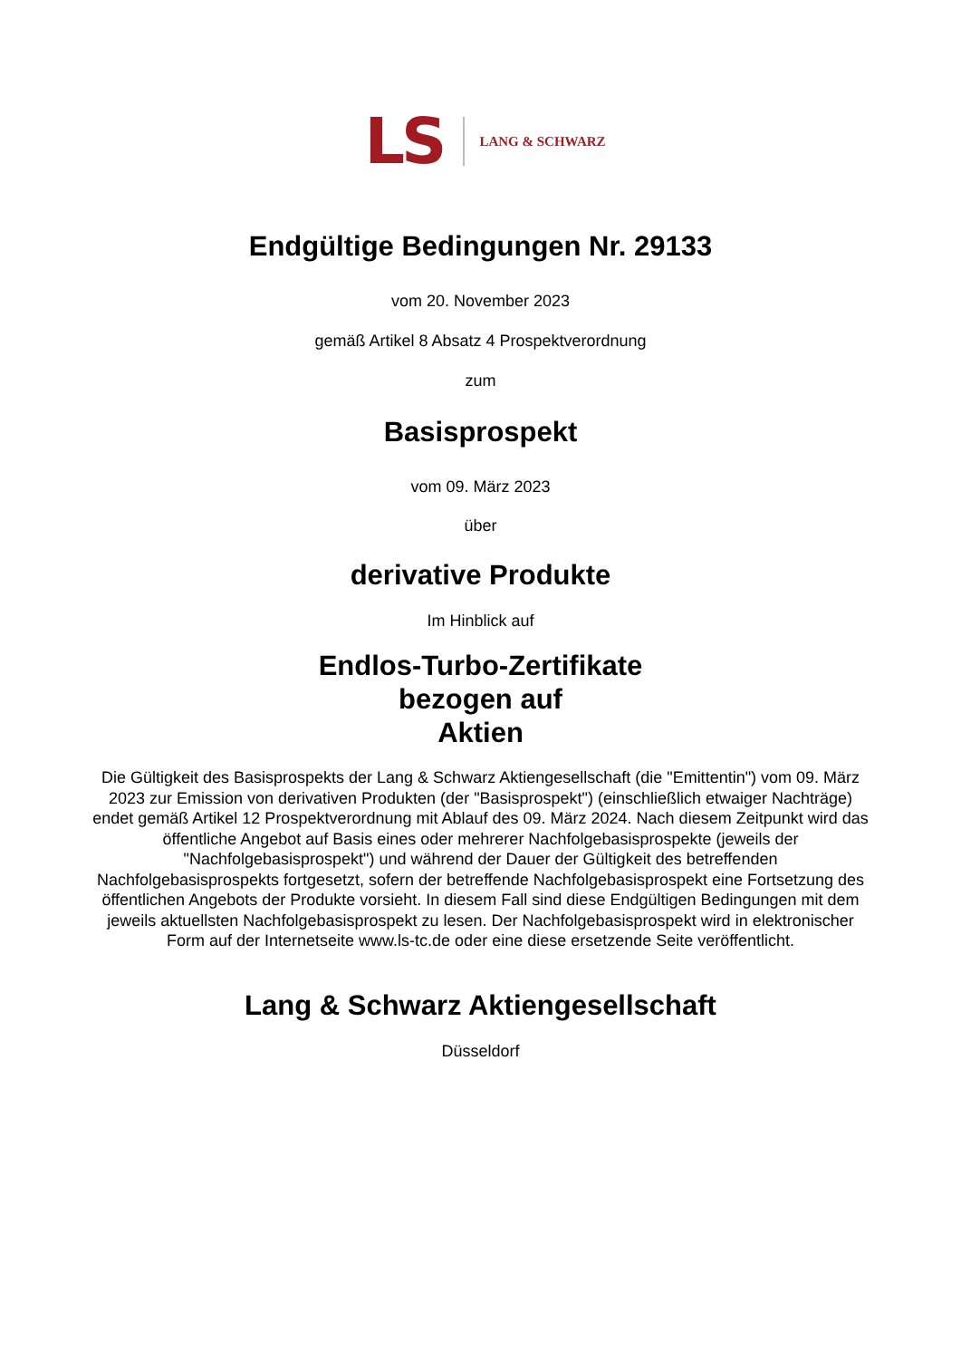LS LANG & SCHWARZ
Endgültige Bedingungen Nr. 29133
vom 20. November 2023
gemäß Artikel 8 Absatz 4 Prospektverordnung
zum
Basisprospekt
vom 09. März 2023
über
derivative Produkte
Im Hinblick auf
Endlos-Turbo-Zertifikate
bezogen auf
Aktien
Die Gültigkeit des Basisprospekts der Lang & Schwarz Aktiengesellschaft (die "Emittentin") vom 09. März 2023 zur Emission von derivativen Produkten (der "Basisprospekt") (einschließlich etwaiger Nachträge) endet gemäß Artikel 12 Prospektverordnung mit Ablauf des 09. März 2024. Nach diesem Zeitpunkt wird das öffentliche Angebot auf Basis eines oder mehrerer Nachfolgebasisprospekte (jeweils der "Nachfolgebasisprospekt") und während der Dauer der Gültigkeit des betreffenden Nachfolgebasisprospekts fortgesetzt, sofern der betreffende Nachfolgebasisprospekt eine Fortsetzung des öffentlichen Angebots der Produkte vorsieht. In diesem Fall sind diese Endgültigen Bedingungen mit dem jeweils aktuellsten Nachfolgebasisprospekt zu lesen. Der Nachfolgebasisprospekt wird in elektronischer Form auf der Internetseite www.ls-tc.de oder eine diese ersetzende Seite veröffentlicht.
Lang & Schwarz Aktiengesellschaft
Düsseldorf